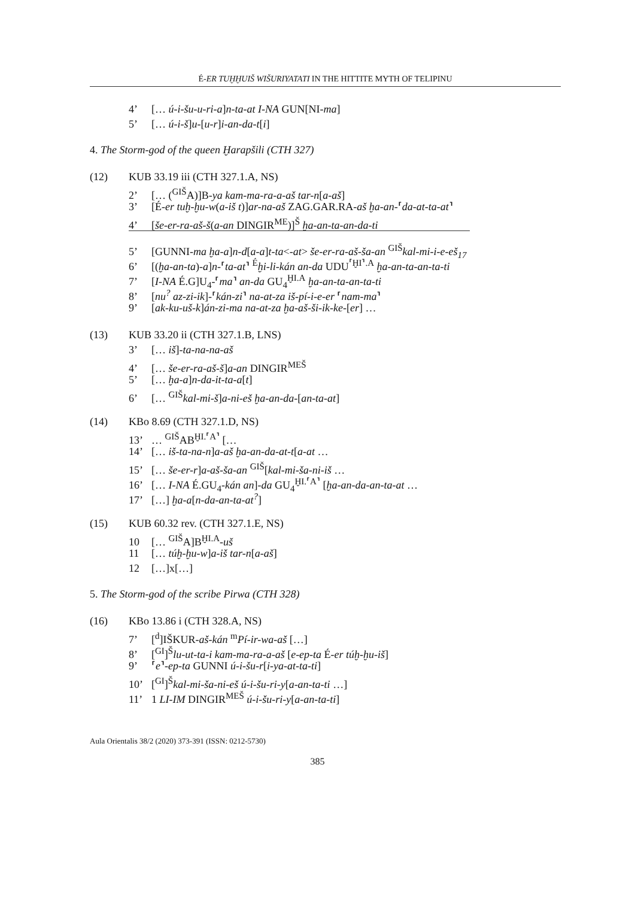É-ER TUḪḪUIŠ WIŠURIYATATI IN THE HITTITE MYTH OF TELIPINU
4’ [… ú-i-šu-u-ri-a]n-ta-at I-NA GUN[NI-ma]
5’ [… ú-i-š]u-[u-r]i-an-da-t[i]
4. The Storm-god of the queen Ḫarapšili (CTH 327)
(12) KUB 33.19 iii (CTH 327.1.A, NS)
2’ [… (<sup>GIŠ</sup>A)]B-ya kam-ma-ra-a-aš tar-n[a-aš]
3’ [É-er tuḫ-ḫu-w(a-iš t)]ar-na-aš ZAG.GAR.RA-aš ḫa-an-⸢da-at-ta-at⸣
4’ [še-er-ra-aš-š(a-an DINGIR<sup>ME</sup>)]<sup>Š</sup> ḫa-an-ta-an-da-ti
5’ [GUNNI-ma ḫa-a]n-d[a-a]t-ta<-at> še-er-ra-aš-ša-an <sup>GIŠ</sup>kal-mi-i-e-eš<sub>17</sub>
6’ [(ḫa-an-ta)-a]n-⸢ta-at⸣ <sup>É</sup>ḫi-li-kán an-da UDU<sup>⸢ḪI⸣.A</sup> ḫa-an-ta-an-ta-ti
7’ [I-NA É.G]U<sub>4</sub>-⸢ma⸣ an-da GU<sub>4</sub><sup>ḪI.A</sup> ḫa-an-ta-an-ta-ti
8’ [nu<sup>?</sup> az-zi-ik]-⸢kán-zi⸣ na-at-za iš-pí-i-e-er ⸢nam-ma⸣
9’ [ak-ku-uš-k]án-zi-ma na-at-za ḫa-aš-ši-ik-ke-[er] …
(13) KUB 33.20 ii (CTH 327.1.B, LNS)
3’ [… iš]-ta-na-na-aš
4’ [… še-er-ra-aš-š]a-an DINGIR<sup>MEŠ</sup>
5’ [… ḫa-a]n-da-it-ta-a[t]
6’ [… <sup>GIŠ</sup>kal-mi-š]a-ni-eš ḫa-an-da-[an-ta-at]
(14) KBo 8.69 (CTH 327.1.D, NS)
13’ … <sup>GIŠ</sup>AB<sup>ḪI.⸢A⸣</sup> […
14’ [… iš-ta-na-n]a-aš ḫa-an-da-at-t[a-at …
15’ [… še-er-r]a-aš-ša-an <sup>GIŠ</sup>[kal-mi-ša-ni-iš …
16’ [… I-NA É.GU<sub>4</sub>-kán an]-da GU<sub>4</sub><sup>ḪI.⸢A⸣</sup> [ḫa-an-da-an-ta-at …
17’ […] ḫa-a[n-da-an-ta-at<sup>?</sup>]
(15) KUB 60.32 rev. (CTH 327.1.E, NS)
10 [… <sup>GIŠ</sup>A]B<sup>ḪI.A</sup>-uš
11 [… túḫ-ḫu-w]a-iš tar-n[a-aš]
12 […]x[…]
5. The Storm-god of the scribe Pirwa (CTH 328)
(16) KBo 13.86 i (CTH 328.A, NS)
7’ [<sup>d</sup>]IŠKUR-aš-kán <sup>m</sup>Pí-ir-wa-aš […]
8’ [<sup>GI</sup>]<sup>Š</sup>lu-ut-ta-i kam-ma-ra-a-aš [e-ep-ta É-er túḫ-ḫu-iš]
9’ ⸢e⸣-ep-ta GUNNI ú-i-šu-r[i-ya-at-ta-ti]
10’ [<sup>GI</sup>]<sup>Š</sup>kal-mi-ša-ni-eš ú-i-šu-ri-y[a-an-ta-ti …]
11’ 1 LI-IM DINGIR<sup>MEŠ</sup> ú-i-šu-ri-y[a-an-ta-ti]
Aula Orientalis 38/2 (2020) 373-391 (ISSN: 0212-5730)
385